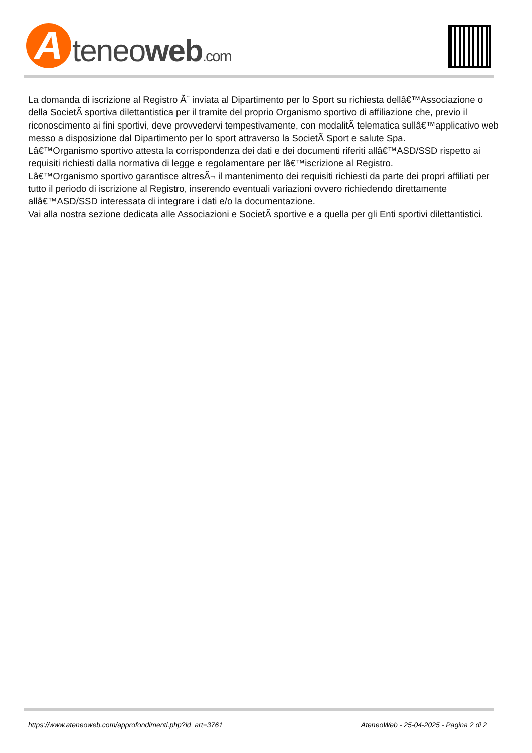A
teneoweb.com
La domanda di iscrizione al Registro Ã¨ inviata al Dipartimento per lo Sport su richiesta dellâ€™Associazione o della SocietÃ sportiva dilettantistica per il tramite del proprio Organismo sportivo di affiliazione che, previo il riconoscimento ai fini sportivi, deve provvedervi tempestivamente, con modalitÃ telematica sullâ€™applicativo web messo a disposizione dal Dipartimento per lo sport attraverso la SocietÃ Sport e salute Spa.
Lâ€™Organismo sportivo attesta la corrispondenza dei dati e dei documenti riferiti allâ€™ASD/SSD rispetto ai requisiti richiesti dalla normativa di legge e regolamentare per lâ€™iscrizione al Registro.
Lâ€™Organismo sportivo garantisce altresÃ¬ il mantenimento dei requisiti richiesti da parte dei propri affiliati per tutto il periodo di iscrizione al Registro, inserendo eventuali variazioni ovvero richiedendo direttamente allâ€™ASD/SSD interessata di integrare i dati e/o la documentazione.
Vai alla nostra sezione dedicata alle Associazioni e SocietÃ sportive e a quella per gli Enti sportivi dilettantistici.
https://www.ateneoweb.com/approfondimenti.php?id_art=3761 AteneoWeb - 25-04-2025 - Pagina 2 di 2